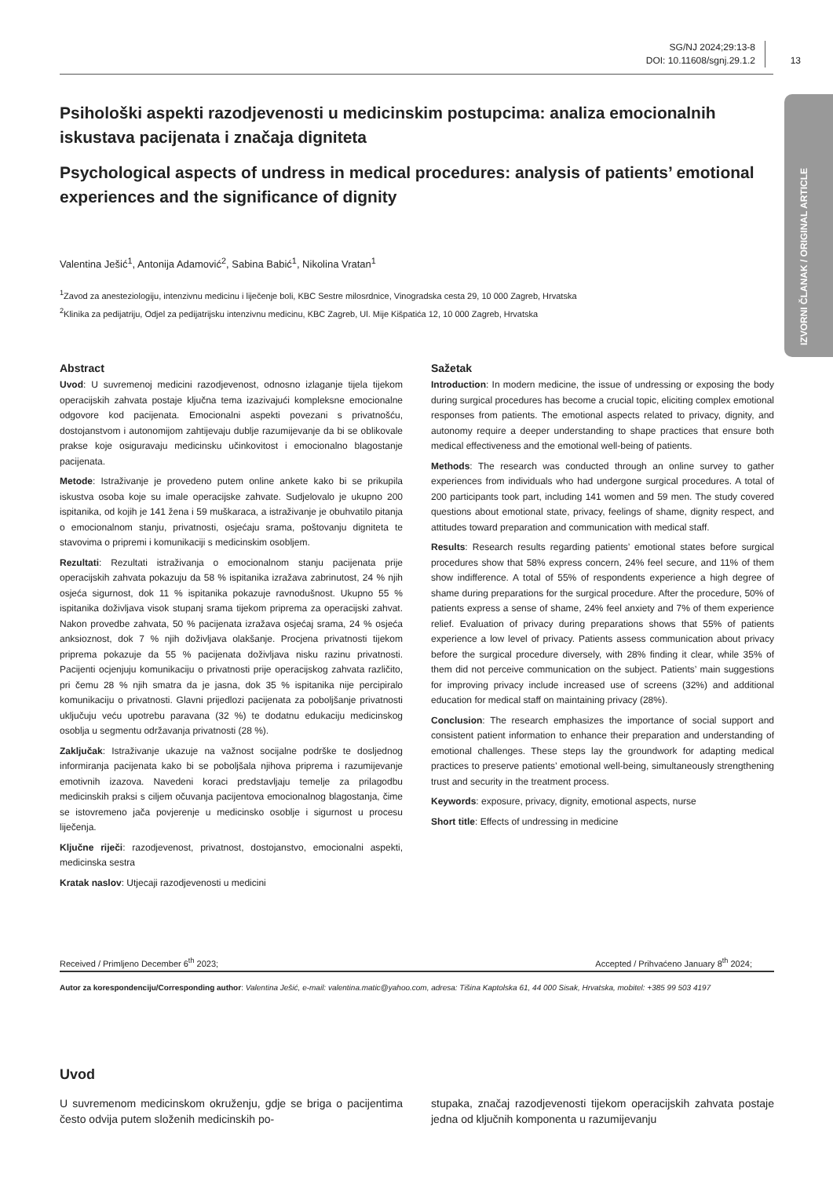SG/NJ 2024;29:13-8
DOI: 10.11608/sgnj.29.1.2
13
IZVORNI ČLANAK / ORIGINAL ARTICLE
Psihološki aspekti razodjevenosti u medicinskim postupcima: analiza emocionalnih iskustava pacijenata i značaja digniteta
Psychological aspects of undress in medical procedures: analysis of patients’ emotional experiences and the significance of dignity
Valentina Ješić<sup>1</sup>, Antonija Adamović<sup>2</sup>, Sabina Babić<sup>1</sup>, Nikolina Vratan<sup>1</sup>
<sup>1</sup> Zavod za anesteziologiju, intenzivnu medicinu i liječenje boli, KBC Sestre milosrdnice, Vinogradska cesta 29, 10 000 Zagreb, Hrvatska
<sup>2</sup> Klinika za pedijatriju, Odjel za pedijatrijsku intenzivnu medicinu, KBC Zagreb, Ul. Mije Kišpatića 12, 10 000 Zagreb, Hrvatska
Abstract
Uvod: U suvremenoj medicini razodjevenost, odnosno izlaganje tijela tijekom operacijskih zahvata postaje ključna tema izazivajući kompleksne emocionalne odgovore kod pacijenata. Emocionalni aspekti povezani s privatnošću, dostojanstvom i autonomijom zahtijevaju dublje razumijevanje da bi se oblikovale prakse koje osiguravaju medicinsku učinkovitost i emocionalno blagostanje pacijenata.
Metode: Istraživanje je provedeno putem online ankete kako bi se prikupila iskustva osoba koje su imale operacijske zahvate. Sudjelovalo je ukupno 200 ispitanika, od kojih je 141 žena i 59 muškaraca, a istraživanje je obuhvatilo pitanja o emocionalnom stanju, privatnosti, osjećaju srama, poštovanju digniteta te stavovima o pripremi i komunikaciji s medicinskim osobljem.
Rezultati: Rezultati istraživanja o emocionalnom stanju pacijenata prije operacijskih zahvata pokazuju da 58 % ispitanika izražava zabrinutost, 24 % njih osjeća sigurnost, dok 11 % ispitanika pokazuje ravnodušnost. Ukupno 55 % ispitanika doživljava visok stupanj srama tijekom priprema za operacijski zahvat. Nakon provedbe zahvata, 50 % pacijenata izražava osjećaj srama, 24 % osjeća anksioznost, dok 7 % njih doživljava olakšanje. Procjena privatnosti tijekom priprema pokazuje da 55 % pacijenata doživljava nisku razinu privatnosti. Pacijenti ocjenjuju komunikaciju o privatnosti prije operacijskog zahvata različito, pri čemu 28 % njih smatra da je jasna, dok 35 % ispitanika nije percipiralo komunikaciju o privatnosti. Glavni prijedlozi pacijenata za poboljšanje privatnosti uključuju veću upotrebu paravana (32 %) te dodatnu edukaciju medicinskog osoblja u segmentu održavanja privatnosti (28 %).
Zaključak: Istraživanje ukazuje na važnost socijalne podrške te dosljednog informiranja pacijenata kako bi se poboljšala njihova priprema i razumijevanje emotivnih izazova. Navedeni koraci predstavljaju temelje za prilagodbu medicinskih praksi s ciljem očuvanja pacijentova emocionalnog blagostanja, čime se istovremeno jača povjerenje u medicinsko osoblje i sigurnost u procesu liječenja.
Ključne riječi: razodjevenost, privatnost, dostojanstvo, emocionalni aspekti, medicinska sestra
Kratak naslov: Utjecaji razodjevenosti u medicini
Sažetak
Introduction: In modern medicine, the issue of undressing or exposing the body during surgical procedures has become a crucial topic, eliciting complex emotional responses from patients. The emotional aspects related to privacy, dignity, and autonomy require a deeper understanding to shape practices that ensure both medical effectiveness and the emotional well-being of patients.
Methods: The research was conducted through an online survey to gather experiences from individuals who had undergone surgical procedures. A total of 200 participants took part, including 141 women and 59 men. The study covered questions about emotional state, privacy, feelings of shame, dignity respect, and attitudes toward preparation and communication with medical staff.
Results: Research results regarding patients’ emotional states before surgical procedures show that 58% express concern, 24% feel secure, and 11% of them show indifference. A total of 55% of respondents experience a high degree of shame during preparations for the surgical procedure. After the procedure, 50% of patients express a sense of shame, 24% feel anxiety and 7% of them experience relief. Evaluation of privacy during preparations shows that 55% of patients experience a low level of privacy. Patients assess communication about privacy before the surgical procedure diversely, with 28% finding it clear, while 35% of them did not perceive communication on the subject. Patients’ main suggestions for improving privacy include increased use of screens (32%) and additional education for medical staff on maintaining privacy (28%).
Conclusion: The research emphasizes the importance of social support and consistent patient information to enhance their preparation and understanding of emotional challenges. These steps lay the groundwork for adapting medical practices to preserve patients’ emotional well-being, simultaneously strengthening trust and security in the treatment process.
Keywords: exposure, privacy, dignity, emotional aspects, nurse
Short title: Effects of undressing in medicine
Received / Primljeno December 6<sup>th</sup> 2023; Accepted / Prihvaćeno January 8<sup>th</sup> 2024;
Autor za korespondenciju/Corresponding author: Valentina Ješić, e-mail: valentina.matic@yahoo.com, adresa: Tišina Kaptolska 61, 44 000 Sisak, Hrvatska, mobitel: +385 99 503 4197
Uvod
U suvremenom medicinskom okruženju, gdje se briga o pacijentima često odvija putem složenih medicinskih po-
stupaka, značaj razodjevenosti tijekom operacijskih zahvata postaje jedna od ključnih komponenta u razumijevanju